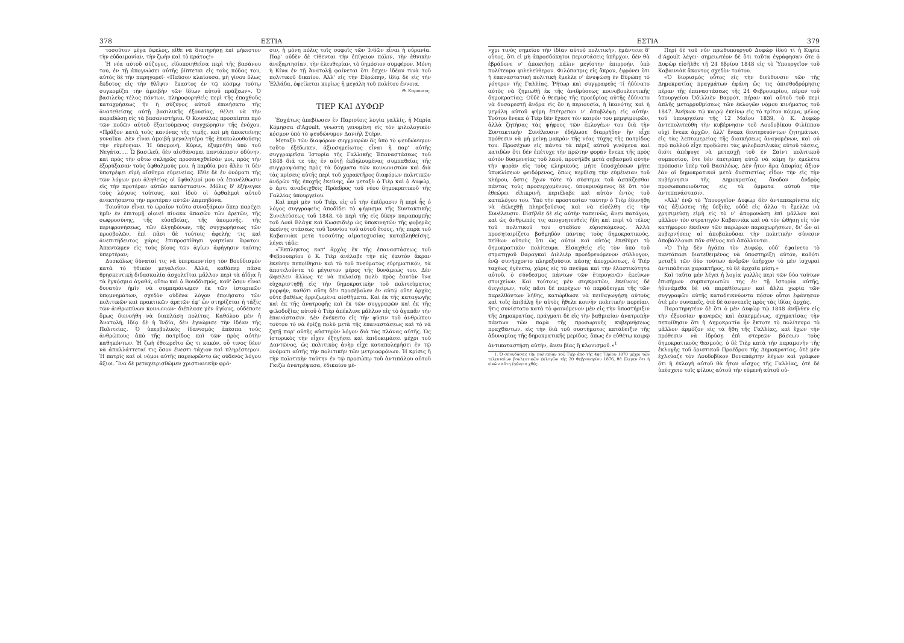378 ΕΣΤΙΑ
τοσοῦτον μέγα ὄφελος, εἴθε νὰ διατηρήσῃ ἐπὶ μήκιστον τὴν εὐδαιμονίαν, τὴν ζωὴν καὶ τὸ κράτος!»
Ἡ νέα αὐτοῦ σύζυγος, εἰδοποιηθεῖσα περὶ τῆς βασάνου του, ἐν τῇ ἀπογνώσει αὐτῆς ῥίπτεται εἰς τοὺς πόδας του, αὐτὸς δὲ τὴν παρηγορεῖ· «Παῦσον κλαίουσα, μὴ γίνου ὅλως ἔκδοτος εἰς τὴν θλῖψιν· ἕκαστος ἐν τῷ κόσμῳ τούτῳ συγκομίζει τὴν ἀμοιβὴν τῶν ἰδίων αὐτοῦ πράξεων». Ὁ βασιλεὺς τέλος πάντων, πληροφορηθεὶς περὶ τῆς ἐπαχθοῦς καταχρήσεως ἣν ἡ σύζυγος αὐτοῦ ἐποιήσατο τῆς ἀνατεθείσης αὐτῇ βασιλικῆς ἐξουσίας, θέλει νὰ τὴν παραδώσῃ εἰς τὰ βασανιστήρια. Ὁ Κουνάλας προσπίπτει πρὸ τῶν ποδῶν αὐτοῦ ἐξαιτούμενος συγχώρησιν τῆς ἐνόχου. «Πρᾶξον κατὰ τοὺς κανόνας τῆς τιμῆς, καὶ μὴ ἀποκτείνῃς γυναῖκα. Δὲν εἶναι ἀμοιβὴ μεγαλητέρα τῆς ἐπακολουθούσης τὴν εὐμένειαν. Ἡ ὑπομονή, Κύριε, ἐξυμνήθη ὑπὸ τοῦ Νεγάτα..... Ὦ βασιλεῦ, δὲν αἰσθάνομαι παντάπασιν ὀδύνην, καὶ πρὸς τὴν οὕτω σκληρῶς προσενεχθεῖσάν μοι, πρὸς τὴν ἐξορύξασαν τοὺς ὀφθαλμούς μου, ἡ καρδία μου ἄλλο τι δὲν ὑποτρέφει εἰμὴ αἴσθημα εὐμενείας. Εἴθε δὲ ἐν ὀνόματι τῆς τῶν λόγων μου ἀληθείας οἱ ὀφθαλμοί μου νὰ ἐπανέλθωσιν εἰς τὴν προτέραν αὐτῶν κατάστασιν». Μόλις δ' ἐξήνεγκε τοὺς λόγους τούτους, καὶ ἰδοὺ οἱ ὀφθαλμοὶ αὐτοῦ ἀνεκτήσαντο τὴν προτέραν αὐτῶν λαμπηδόνα.
Τοιοῦτον εἶναι τὸ ὡραῖον τοῦτο συναξάριον ὅπερ παρέχει ἡμῖν ἐν ἐπιτομῇ οἱονεὶ πίνακα ἁπασῶν τῶν ἀρετῶν, τῆς σωφροσύνης, τῆς εὐσεβείας, τῆς ὑπομονῆς, τῆς περιφρονήσεως, τῶν ἀλγηδόνων, τῆς συγχωρήσεως τῶν προσβολῶν, ἐπὶ πᾶσι δὲ τούτοις ἀφελής τις καὶ ἀνεπιτήδευτος χάρις ἐπιπροστίθησι γοητείαν ἄφατον. Ἀπαντῶμεν εἰς τοὺς βίους τῶν ἁγίων ἀφήγησιν ταύτης ὑπερτέραν;
Δυσκόλως δύναταί τις νὰ ὑπερακοντίσῃ τὸν Βουδδισμὸν κατὰ τὸ ἠθικὸν μεγαλεῖον. Ἀλλά, καθάπερ πᾶσα θρησκευτικὴ διδασκαλία ἀσχολεῖται μᾶλλον περὶ τὰ ἀΐδια ἢ τὰ ἐγκόσμια ἀγαθά, οὕτω καὶ ὁ Βουδδισμός, καθ' ὅσον εἶναι δυνατὸν ἡμῖν νὰ συμπεράνωμεν ἐκ τῶν ἱστορικῶν ὑπομνημάτων, σχεδὸν οὐδένα λόγον ἐποιήσατο τῶν πολιτικῶν καὶ πρακτικῶν ἀρετῶν ἐφ' ὧν στηρίζεται ἡ τάξις τῶν ἀνθρωπίνων κοινωνιῶν· διέπλασε μὲν ἁγίους, οὐδέποτε ὅμως διενοήθη νὰ διαπλάσῃ πολίτας. Καθόλου μὲν ἡ Ἀνατολή, ἰδίᾳ δὲ ἡ Ἰνδία, δὲν ἐγνώρισε τὴν ἰδέαν τῆς Πολιτείας. Ὁ ὑπερβολικὸς ἰδανισμὸς ἀπέσπα τοὺς ἀνθρώπους ἀπὸ τῆς πατρίδος καὶ τῶν πρὸς αὐτὴν καθηκόντων. Ἡ ζωὴ ἐθεωρεῖτο ὥς τι κακόν, οὗ τινος δέον νὰ ἀπαλλάττεταί τις ὅσον ἔνεστι τάχιον καὶ πληρέστερον. Ἡ πατρὶς καὶ οἱ νόμοι αὐτῆς παρεωρῶντο ὡς οὐδενὸς λόγου ἄξιοι. Ἵνα δὲ μεταχειρισθῶμεν χριστιανικὴν φρά-
σιν, ἡ μόνη πόλις τοῖς σοφοῖς τῶν Ἰνδῶν εἶναι ἡ οὐρανία. Παρ' οὐδὲν δὲ τίθενται τὴν ἐπίγειον πόλιν, τὴν ἐθνικὴν ἀνεξαρτησίαν, τὴν ἐλευθερίαν, τὸ δημόσιον συμφέρον. Μόνη ἡ Κίνα ἐν τῇ Ἀνατολῇ φαίνεται ὅτι ἔσχεν ἰδέαν τινὰ τοῦ πολιτικοῦ δικαίου. Ἀλλ' εἰς τὴν Εὐρώπην, ἰδίᾳ δὲ εἰς τὴν Ἑλλάδα, ὀφείλεται κυρίως ἡ μεγάλη τοῦ πολίτου ἔννοια.
Θ. Καρουσος.
ΤΙΕΡ ΚΑΙ ΔΥΦΩΡ
Ἐσχάτως ἀπεβίωσεν ἐν Παρισίοις λογία γαλλίς, ἡ Μαρία Κόμησσα d'Agoult, γνωστὴ γενομένη εἰς τὸν φιλολογικὸν κόσμον ὑπὸ τὸ ψευδώνυμον Δανιὴλ Στέρν.
Μεταξὺ τῶν διαφόρων συγγραφῶν ἃς ὑπὸ τὸ ψευδώνυμον τοῦτο ἐξέδωκεν, ἀξιοσημείωτος εἶναι ἡ παρ' αὐτῆς συγγραφεῖσα Ἱστορία τῆς Γαλλικῆς Ἐπαναστάσεως τοῦ 1848 διά τε τὰς ἐν αὐτῇ ἐκδηλουμένας συμπαθείας τῆς συγγραψάσης πρὸς τὰ δόγματα τῶν κοινωνιστῶν καὶ διὰ τὰς κρίσεις αὐτῆς περὶ τοῦ χαρακτῆρος διαφόρων πολιτικῶν ἀνδρῶν τῆς ἐποχῆς ἐκείνης, ὧν μεταξὺ ὁ Τιὲρ καὶ ὁ Δυφώρ, ὁ ἄρτι ἀναδειχθεὶς Πρόεδρος τοῦ νέου δημοκρατικοῦ τῆς Γαλλίας ὑπουργείου.
Καὶ περὶ μὲν τοῦ Τιέρ, εἰς οὗ τὴν ἐπίδρασιν ἢ περὶ ἧς ὁ λόγος συγγραφεὺς ἀποδίδει τὸ ψήφισμα τῆς Συντακτικῆς Συνελεύσεως τοῦ 1848, τὸ περὶ τῆς εἰς δίκην παραπομπῆς τοῦ Λουὶ Βλὰγκ καὶ Κωσσιδιὲρ ὡς ὑποκινητῶν τῆς φοβερᾶς ἐκείνης στάσεως τοῦ Ἰουνίου τοῦ αὐτοῦ ἔτους, τῆς παρὰ τοῦ Καβαινιὰκ μετὰ τοσαύτης αἱματοχυσίας καταβληθείσης, λέγει τάδε:
«Ἔκπληκτος κατ' ἀρχὰς ἐκ τῆς ἐπαναστάσεως τοῦ Φεβρουαρίου ὁ Κ. Τιὲρ ἀνέλαβε τὴν εἰς ἑαυτὸν ἄκραν ἐκείνην πεποίθησιν καὶ τὸ τοῦ πνεύματος εὐρηματικόν, τὰ ἀποτελοῦντα τὸ μέγιστον μέρος τῆς δυνάμεώς του. Δὲν ὤφειλεν ἄλλως τε νὰ παλαίσῃ πολὺ πρὸς ἑαυτὸν ἵνα εὐχαριστηθῇ εἰς τὴν δημοκρατικὴν τοῦ πολιτεύματος μορφήν, καθότι αὕτη δὲν προσέβαλεν ἐν αὐτῷ οὔτε ἀρχὰς οὔτε βαθέως ἐρριζωμένα αἰσθήματα. Καὶ ἐκ τῆς καταγωγῆς καὶ ἐκ τῆς ἀνατροφῆς καὶ ἐκ τῶν συγγραφῶν καὶ ἐκ τῆς φιλοδοξίας αὐτοῦ ὁ Τιὲρ ἀπέκλινε μᾶλλον εἰς τὸ ἀγαπᾶν τὴν ἐπανάστασιν. Δὲν ἐνέκειτο εἰς τὴν φύσιν τοῦ ἀνθρώπου τούτου τὸ νὰ ἐρίζῃ πολὺ μετὰ τῆς ἐπαναστάσεως καὶ τὸ νὰ ζητῇ παρ' αὐτῆς αὐστηρὸν λόγον διὰ τὰς πλάνας αὐτῆς. Ὡς ἱστορικὸς τὴν εἶχεν ἐξηγήσει καὶ ἐπιδοκιμάσει μέχρι τοῦ Δαντῶνος, ὡς πολιτικὸς ἀνὴρ εἶχε καταπολεμήσει ἐν τῷ ὀνόματι αὐτῆς τὴν πολιτικὴν τῶν μετριοφρόνων. Ἡ κρίσις ἢ τὴν πολιτικὴν ταύτην ἐν τῷ προσώπῳ τοῦ ἀντιπάλου αὐτοῦ Γκιζὼ ἀνατρέψασα, ἐδικαίου μέ-
ΕΣΤΙΑ 379
»χρι τινὸς σημείου τὴν ἰδίαν αὐτοῦ πολιτικήν, ἐμάντευε δ' οὗτος, ὅτι εἰ μὴ ἀπροσδόκητοι περιστάσεις ὑπῆρχον, δὲν θὰ ἐβράδυνε ν' ἀποκτήσῃ πάλιν μεγίστην ἐπιρροήν, ὑπὸ πολίτευμα φιλελεύθερον. Φιλόπατρις εἰς ἄκρον, ἐφρόνει ὅτι ἡ ἐπαναστατικὴ πολιτικὴ ἔμελλε ν' ἀνυψώσῃ ἐν Εὐρώπῃ τὸ γόητρον τῆς Γαλλίας. Ῥήτωρ καὶ συγγραφεὺς τί ἠδύνατο αὐτὸς νὰ ζημιωθῇ ἐκ τῆς ἀνιδρύσεως κοινοβουλευτικῆς δημοκρατίας; Οὐδὲ ὁ θεσμὸς τῆς προεδρίας αὐτῆς ἐδύνατο νὰ δυσαρεστῇ ἄνδρα εἰς ὃν ἡ περιουσία, ἡ ἱκανότης καὶ ἡ μεγάλη αὐτοῦ φήμη ἐπέτρεπον ν' ἀποβλέψῃ εἰς αὐτήν. Τούτου ἕνεκα ὁ Τιὲρ δὲν ἔχασε τὸν καιρόν του μεμψιμοιρῶν, ἀλλὰ ζητήσας τὰς ψήφους τῶν ἐκλογέων του διὰ τὴν Συντακτικὴν Συνέλευσιν ἐδήλωσε διαρρήδην ἣν εἶχε πρόθεσιν νὰ μὴ μείνῃ μακρὰν τῆς νέας τύχης τῆς πατρίδος του. Προσέχων εἰς πάντα τὰ πέριξ αὐτοῦ γινόμενα καὶ κατιδὼν ὅτι δὲν ἐπέτυχε τὴν πρώτην φορὰν ἕνεκα τῆς πρὸς αὐτὸν δυσμενείας τοῦ λαοῦ, προσῆλθε μετὰ σεβασμοῦ αὐτὴν τὴν φορὰν εἰς τοὺς κληρικούς, μήτε ὑποσχέσεων μήτε ὑποκλίσεων φειδόμενος, ὅπως κερδίσῃ τὴν εὐμένειαν τοῦ κλήρου, ὅστις ἔχων τότε τὸ σύστημα τοῦ ἀσπάζεσθαι πάντας τοὺς προσερχομένους, ὑποκρινόμενος δὲ ὅτι τὸν ἐθεώρει εἰλικρινῆ, περιέλαβε καὶ αὐτὸν ἐντὸς τοῦ καταλόγου του. Ὑπὸ τὴν προστασίαν ταύτην ὁ Τιὲρ ἐδυνήθη νὰ ἐκλεχθῇ πληρεξούσιος καὶ νὰ εἰσέλθῃ εἰς τὴν Συνέλευσιν. Εἰσῆλθε δὲ εἰς αὐτὴν ταπεινῶς, ἄνευ πατάγου, καὶ ὡς ἄνθρωπός τις απογοητευθεὶς ἤδη καὶ περὶ τὸ τέλος τοῦ πολιτικοῦ του σταδίου εὑρισκόμενος. Ἀλλὰ προσηταιρίζετο βαθμηδὸν πάντας τοὺς δημοκρατικούς, πείθων αὐτοὺς ὅτι ὡς αὐτοὶ καὶ αὐτὸς ἐπεθύμει τὸ δημοκρατικὸν πολίτευμα. Εἰσαχθεὶς εἰς τὸν ὑπὸ τοῦ στρατηγοῦ Βαραγκαὶ Διλλιὲρ προεδρευόμενον σύλλογον, ἐνῷ συνήρχοντο πληρεξούσιοι πάσης ἀποχρώσεως, ὁ Τιὲρ ταχέως ἐγένετο, χάρις εἰς τὸ πνεῦμα καὶ τὴν ἐλαστικότητα αὐτοῦ, ὁ σύνδεσμος πάντων τῶν ἑτερογενῶν ἐκείνων στοιχείων. Καὶ τούτους μὲν συγκρατῶν, ἐκείνους δὲ διεγείρων, τοῖς πᾶσι δὲ παρέχων τὸ παράδειγμα τῆς τῶν παρελθόντων λήθης, κατώρθωσε νὰ πειθαγωγήσῃ αὐτοὺς καὶ τοῖς ἐπιβάλῃ ἣν αὐτὸς ἤθελε κοινὴν πολιτικὴν πορείαν, ἥτις συνίστατο κατὰ τὸ φαινόμενον μὲν εἰς τὴν ὑποστήριξιν τῆς Δημοκρατίας, πράγματι δὲ εἰς τὴν βαθμιαίαν ἀνατροπὴν πάντων τῶν παρὰ τῆς προσωρινῆς κυβερνήσεως πραχθέντων, εἰς τὴν διὰ τοῦ συστήματος κατάδειξιν τῆς ἀδυναμίας τῆς δημοκρατικῆς μερίδος, ὅπως ἐν εὐθέτῳ καιρῷ ἀντικαταστήσῃ αὐτήν, ἄνευ βίας ἢ κλονισμοῦ.»<sup>1</sup>
1. Ὁ σπουδάσας τὴν πολιτείαν τοῦ Τιὲρ ἀπὸ τῆς 4ης 7βρίου 1870 μέχρι τῶν τελευταίων βουλευτικῶν ἐκλογῶν τῆς 20 Φεβρουαρίου 1876, θὰ ἔλεγεν ὅτι ἡ εἰκὼν αὕτη ἐγένετο χθές.
Περὶ δὲ τοῦ νῦν πρωθυπουργοῦ Δυφὼρ ἰδοὺ τί ἡ Κυρία d'Agoult λέγει· σημειωτέον δὲ ὅτι ταῦτα ἐγράφησαν ὅτε ὁ Δυφὼρ εἰσῆλθε τῇ 24 8βρίου 1848 εἰς τὸ Ὑπουργεῖον τοῦ Καβαινιὰκ ἄκοντος σχεδὸν τούτου.
«Ὁ διορισμὸς οὗτος εἰς τὴν διεύθυνσιν τῶν τῆς Δημοκρατίας πραγμάτων ἐφάνη ὥς τις ὀπισθοδρόμησις πέραν τῆς ἐπαναστάσεως τῆς 24 Φεβρουαρίου, πέραν τοῦ ὑπουργείου Ὀδιλλιὲν Βαρρότ, πέραν καὶ αὐτοῦ τοῦ περὶ ἁπλῆς μεταρρυθμίσεως τῶν ἐκλογῶν νόμου κινήματος τοῦ 1847. Ἀνήκων τῷ καιρῷ ἐκείνῳ εἰς τὸ τρίτον κόμμα, μέλος τοῦ ὑπουργείου τῆς 12 Μαΐου 1839, ὁ Κ. Δυφὼρ ἀντεπολιτεύθη τὴν κυβέρνησιν τοῦ Λουδοβίκου Φιλίππου οὐχὶ ἕνεκα ἀρχῶν, ἀλλ' ἕνεκα δευτερευόντων ζητημάτων, εἰς τὰς λεπτομερείας τῆς διοικήσεως ἀναγομένων, καὶ οὐ πρὸ πολλοῦ εἶχε προδώσει τὰς φιλοβασιλικὰς αὐτοῦ τάσεις, διότι ἀπέφυγε νὰ μετασχῇ τοῦ ἐν Σαὶντ πολιτικοῦ συμποσίου, ὅτε δὲν ἐπετράπη αὐτῷ νὰ κάμῃ ἣν ἐμελέτα πρόποσιν ὑπὲρ τοῦ Βασιλέως. Δὲν ἦτον ἄρα ἀπορίας ἄξιον ἐὰν οἱ δημοκρατικοὶ μετὰ δυσπιστίας εἶδον τὴν εἰς τὴν κυβέρνησιν τῆς Δημοκρατίας ἄνοδον ἀνδρὸς προσωποποιοῦντος εἰς τὰ ὄμματα αὐτοῦ τὴν ἀντεπανάστασιν.
»Ἀλλ' ἐνῷ τὸ Ὑπουργεῖον Δυφὼρ δὲν ἀνταπεκρίνετο εἰς τὰς ἀξιώσεις τῆς δεξιᾶς, οὐδὲ εἰς ἄλλο τι ἔμελλε νὰ χρησιμεύσῃ εἰμὴ εἰς τὸ ν' ἀπομονώσῃ ἐπὶ μᾶλλον καὶ μᾶλλον τὸν στρατηγὸν Καβαινιὰκ καὶ νὰ τὸν ὠθήσῃ εἰς τὸν κατήφορον ἐκεῖνον τῶν παρώρων παραχωρήσεων, δι' ὧν αἱ κυβερνήσεις αἱ ἀποβαλοῦσαι τὴν πολιτικὴν σύνεσιν ἀποβάλλουσι πᾶν σθένος καὶ ἀπόλλυνται.
»Ὁ Τιὲρ δὲν ἠγάπα τὸν Δυφώρ, οὐδ' ἐφαίνετο τὸ παντάπασι διατεθειμένος νὰ ὑποστηρίξῃ αὐτόν, καθότι μεταξὺ τῶν δύο τούτων ἀνδρῶν ὑπῆρχον τὸ μὲν ἰσχυραὶ ἀντιπάθειαι χαρακτῆρος, τὸ δὲ ἀρχαῖα μίση.»
Καὶ ταῦτα μὲν λέγει ἡ λογία γαλλὶς περὶ τῶν δύο τούτων ἐπισήμων συμπατριωτῶν της ἐν τῇ ἱστορίᾳ αὐτῆς, ἠδυνάμεθα δὲ νὰ παραθέσωμεν καὶ ἄλλα χωρία τῶν συγγραφῶν αὐτῆς καταδεικνύοντα πόσον οὗτοι ἐφάνησαν ὁτὲ μὲν συνεπεῖς, ὁτὲ δὲ ἀσυνεπεῖς πρὸς τὰς ἰδίας ἀρχάς.
Παρατηρητέον δὲ ὅτι ὁ μὲν Δυφὼρ τῷ 1848 ἀνῆλθεν εἰς τὴν ἐξουσίαν φανερῶς καὶ ἐσκεμμένως, σχηματίσας τὴν πεποίθησιν ὅτι ἡ Δημοκρατία ἦν ἔκτοτε τὸ πολίτευμα τὸ μᾶλλον ἁρμόζον εἰς τὰ ἤθη τῆς Γαλλίας, καὶ ἔχων τὴν πρόθεσιν νὰ ἱδρύσῃ ἐπὶ στερεῶν βάσεων τοὺς δημοκρατικοὺς θεσμούς, ὁ δὲ Τιὲρ κατὰ τὴν παραμονὴν τῆς ἐκλογῆς τοῦ ὁριστικοῦ Προέδρου τῆς Δημοκρατίας, ὁτὲ μὲν ἐχλεύαζε τὸν Λουδοβῖκον Βοναπάρτην λέγων καὶ γράφων ὅτι ἡ ἐκλογὴ αὐτοῦ θὰ ἦτον αἶσχος τῆς Γαλλίας, ὁτὲ δὲ ὑπέσχετο τοῖς φίλοις αὐτοῦ τὴν εὐμενῆ αὐτοῦ οὐ-